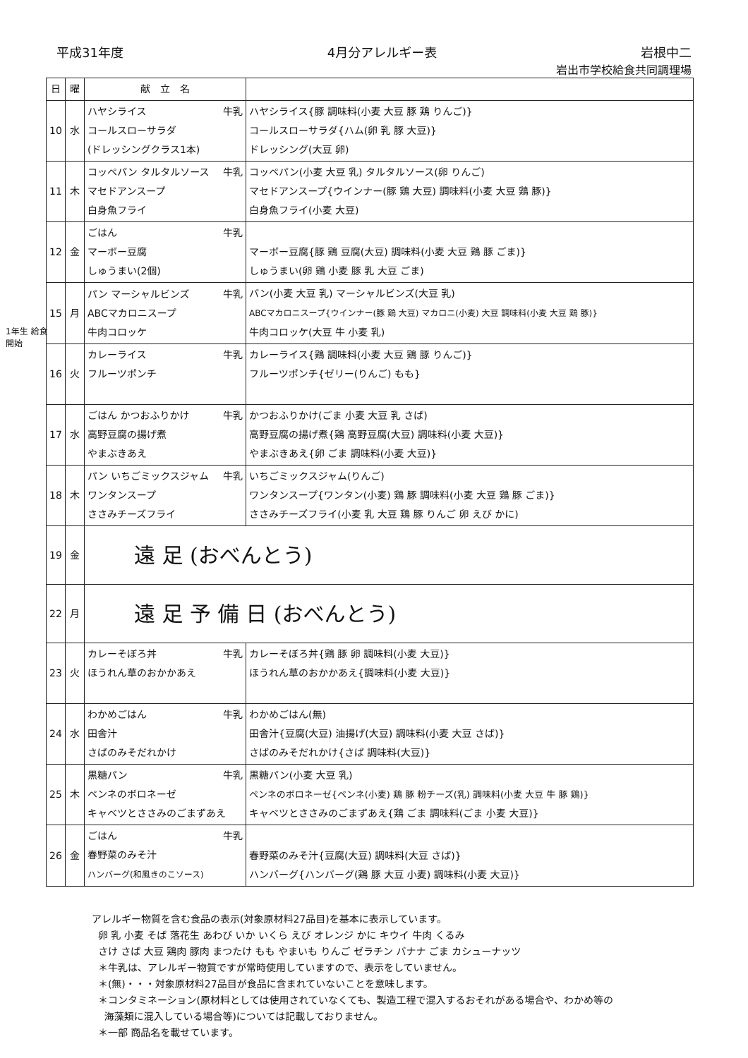平成31年度 4月分アレルギー表 岩根中二
岩出市学校給食共同調理場
1年生 給食開始
| 日 | 曜 | 献 立 名 | |
| --- | --- | --- | --- |
| 10 | 水 | ハヤシライス 牛乳 コールスローサラダ (ドレッシングクラス1本) | ハヤシライス{豚 調味料(小麦 大豆 豚 鶏 りんご)} コールスローサラダ{ハム(卵 乳 豚 大豆)} ドレッシング(大豆 卵) |
| 11 | 木 | コッペパン タルタルソース 牛乳 マセドアンスープ 白身魚フライ | コッペパン(小麦 大豆 乳) タルタルソース(卵 りんご) マセドアンスープ{ウインナー(豚 鶏 大豆) 調味料(小麦 大豆 鶏 豚)} 白身魚フライ(小麦 大豆) |
| 12 | 金 | ごはん 牛乳 マーボー豆腐 しゅうまい(2個) | マーボー豆腐{豚 鶏 豆腐(大豆) 調味料(小麦 大豆 鶏 豚 ごま)} しゅうまい(卵 鶏 小麦 豚 乳 大豆 ごま) |
| 15 | 月 | パン マーシャルビンズ 牛乳 ABCマカロニスープ 牛肉コロッケ | パン(小麦 大豆 乳) マーシャルビンズ(大豆 乳) ABCマカロニスープ{ウインナー(豚 鶏 大豆) マカロニ(小麦) 大豆 調味料(小麦 大豆 鶏 豚)} 牛肉コロッケ(大豆 牛 小麦 乳) |
| 16 | 火 | カレーライス 牛乳 フルーツポンチ | カレーライス{鶏 調味料(小麦 大豆 鶏 豚 りんご)} フルーツポンチ{ゼリー(りんご) もも} |
| 17 | 水 | ごはん かつおふりかけ 牛乳 高野豆腐の揚げ煮 やまぶきあえ | かつおふりかけ(ごま 小麦 大豆 乳 さば) 高野豆腐の揚げ煮{鶏 高野豆腐(大豆) 調味料(小麦 大豆)} やまぶきあえ{卵 ごま 調味料(小麦 大豆)} |
| 18 | 木 | パン いちごミックスジャム 牛乳 ワンタンスープ ささみチーズフライ | いちごミックスジャム(りんご) ワンタンスープ{ワンタン(小麦) 鶏 豚 調味料(小麦 大豆 鶏 豚 ごま)} ささみチーズフライ(小麦 乳 大豆 鶏 豚 りんご 卵 えび かに) |
| 19 | 金 | 遠 足 (おべんとう) | |
| 22 | 月 | 遠 足 予 備 日 (おべんとう) | |
| 23 | 火 | カレーそぼろ丼 牛乳 ほうれん草のおかかあえ | カレーそぼろ丼{鶏 豚 卵 調味料(小麦 大豆)} ほうれん草のおかかあえ{調味料(小麦 大豆)} |
| 24 | 水 | わかめごはん 牛乳 田舎汁 さばのみそだれかけ | わかめごはん(無) 田舎汁{豆腐(大豆) 油揚げ(大豆) 調味料(小麦 大豆 さば)} さばのみそだれかけ{さば 調味料(大豆)} |
| 25 | 木 | 黒糖パン 牛乳 ペンネのボロネーゼ キャベツとささみのごまずあえ | 黒糖パン(小麦 大豆 乳) ペンネのボロネーゼ{ペンネ(小麦) 鶏 豚 粉チーズ(乳) 調味料(小麦 大豆 牛 豚 鶏)} キャベツとささみのごまずあえ{鶏 ごま 調味料(ごま 小麦 大豆)} |
| 26 | 金 | ごはん 牛乳 春野菜のみそ汁 ハンバーグ(和風きのこソース) | 春野菜のみそ汁{豆腐(大豆) 調味料(大豆 さば)} ハンバーグ{ハンバーグ(鶏 豚 大豆 小麦) 調味料(小麦 大豆)} |
アレルギー物質を含む食品の表示(対象原材料27品目)を基本に表示しています。
卵 乳 小麦 そば 落花生 あわび いか いくら えび オレンジ かに キウイ 牛肉 くるみ
さけ さば 大豆 鶏肉 豚肉 まつたけ もも やまいも りんご ゼラチン バナナ ごま カシューナッツ
＊牛乳は、アレルギー物質ですが常時使用していますので、表示をしていません。
＊(無)・・・対象原材料27品目が食品に含まれていないことを意味します。
＊コンタミネーション(原材料としては使用されていなくても、製造工程で混入するおそれがある場合や、わかめ等の
海藻類に混入している場合等)については記載しておりません。
＊一部 商品名を載せています。